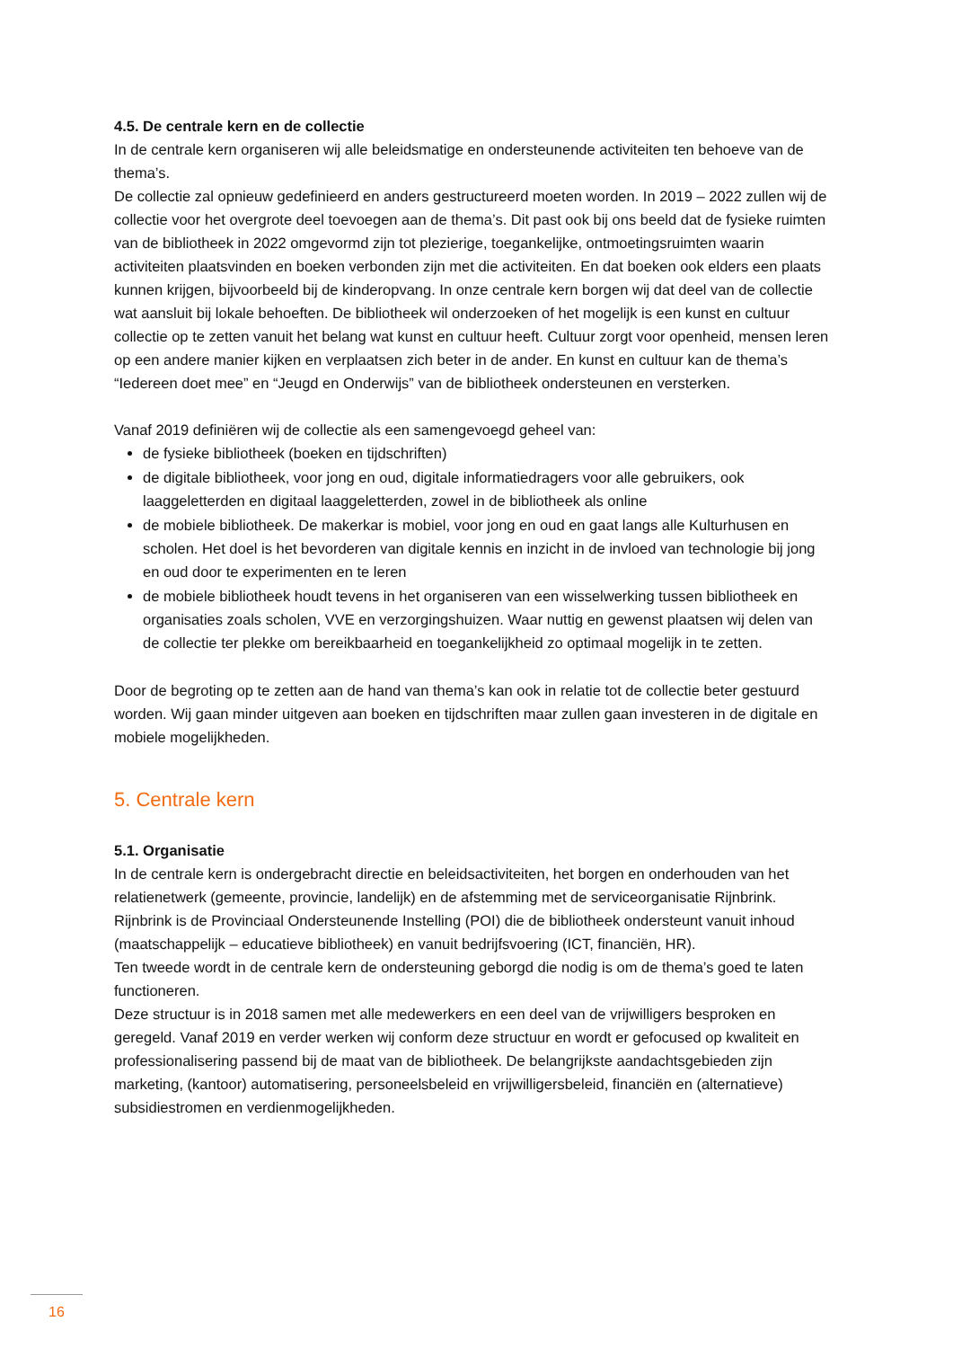4.5. De centrale kern en de collectie
In de centrale kern organiseren wij alle beleidsmatige en ondersteunende activiteiten ten behoeve van de thema’s.
De collectie zal opnieuw gedefinieerd en anders gestructureerd moeten worden. In 2019 – 2022 zullen wij de collectie voor het overgrote deel toevoegen aan de thema’s. Dit past ook bij ons beeld dat de fysieke ruimten van de bibliotheek in 2022 omgevormd zijn tot plezierige, toegankelijke, ontmoetingsruimten waarin activiteiten plaatsvinden en boeken verbonden zijn met die activiteiten. En dat boeken ook elders een plaats kunnen krijgen, bijvoorbeeld bij de kinderopvang. In onze centrale kern borgen wij dat deel van de collectie wat aansluit bij lokale behoeften. De bibliotheek wil onderzoeken of het mogelijk is een kunst en cultuur collectie op te zetten vanuit het belang wat kunst en cultuur heeft. Cultuur zorgt voor openheid, mensen leren op een andere manier kijken en verplaatsen zich beter in de ander. En kunst en cultuur kan de thema’s “Iedereen doet mee” en “Jeugd en Onderwijs” van de bibliotheek ondersteunen en versterken.
Vanaf 2019 definiëren wij de collectie als een samengevoegd geheel van:
de fysieke bibliotheek (boeken en tijdschriften)
de digitale bibliotheek, voor jong en oud, digitale informatiedragers voor alle gebruikers, ook laaggeletterden en digitaal laaggeletterden, zowel in de bibliotheek als online
de mobiele bibliotheek. De makerkar is mobiel, voor jong en oud en gaat langs alle Kulturhusen en scholen. Het doel is het bevorderen van digitale kennis en inzicht in de invloed van technologie bij jong en oud door te experimenten en te leren
de mobiele bibliotheek houdt tevens in het organiseren van een wisselwerking tussen bibliotheek en organisaties zoals scholen, VVE en verzorgingshuizen. Waar nuttig en gewenst plaatsen wij delen van de collectie ter plekke om bereikbaarheid en toegankelijkheid zo optimaal mogelijk in te zetten.
Door de begroting op te zetten aan de hand van thema’s kan ook in relatie tot de collectie beter gestuurd worden. Wij gaan minder uitgeven aan boeken en tijdschriften maar zullen gaan investeren in de digitale en mobiele mogelijkheden.
5. Centrale kern
5.1. Organisatie
In de centrale kern is ondergebracht directie en beleidsactiviteiten, het borgen en onderhouden van het relatienetwerk (gemeente, provincie, landelijk) en de afstemming met de serviceorganisatie Rijnbrink. Rijnbrink is de Provinciaal Ondersteunende Instelling (POI) die de bibliotheek ondersteunt vanuit inhoud (maatschappelijk – educatieve bibliotheek) en vanuit bedrijfsvoering (ICT, financiën, HR).
Ten tweede wordt in de centrale kern de ondersteuning geborgd die nodig is om de thema’s goed te laten functioneren.
Deze structuur is in 2018 samen met alle medewerkers en een deel van de vrijwilligers besproken en geregeld. Vanaf 2019 en verder werken wij conform deze structuur en wordt er gefocused op kwaliteit en professionalisering passend bij de maat van de bibliotheek. De belangrijkste aandachtsgebieden zijn marketing, (kantoor) automatisering, personeelsbeleid en vrijwilligersbeleid, financiën en (alternatieve) subsidiestromen en verdienmogelijkheden.
16